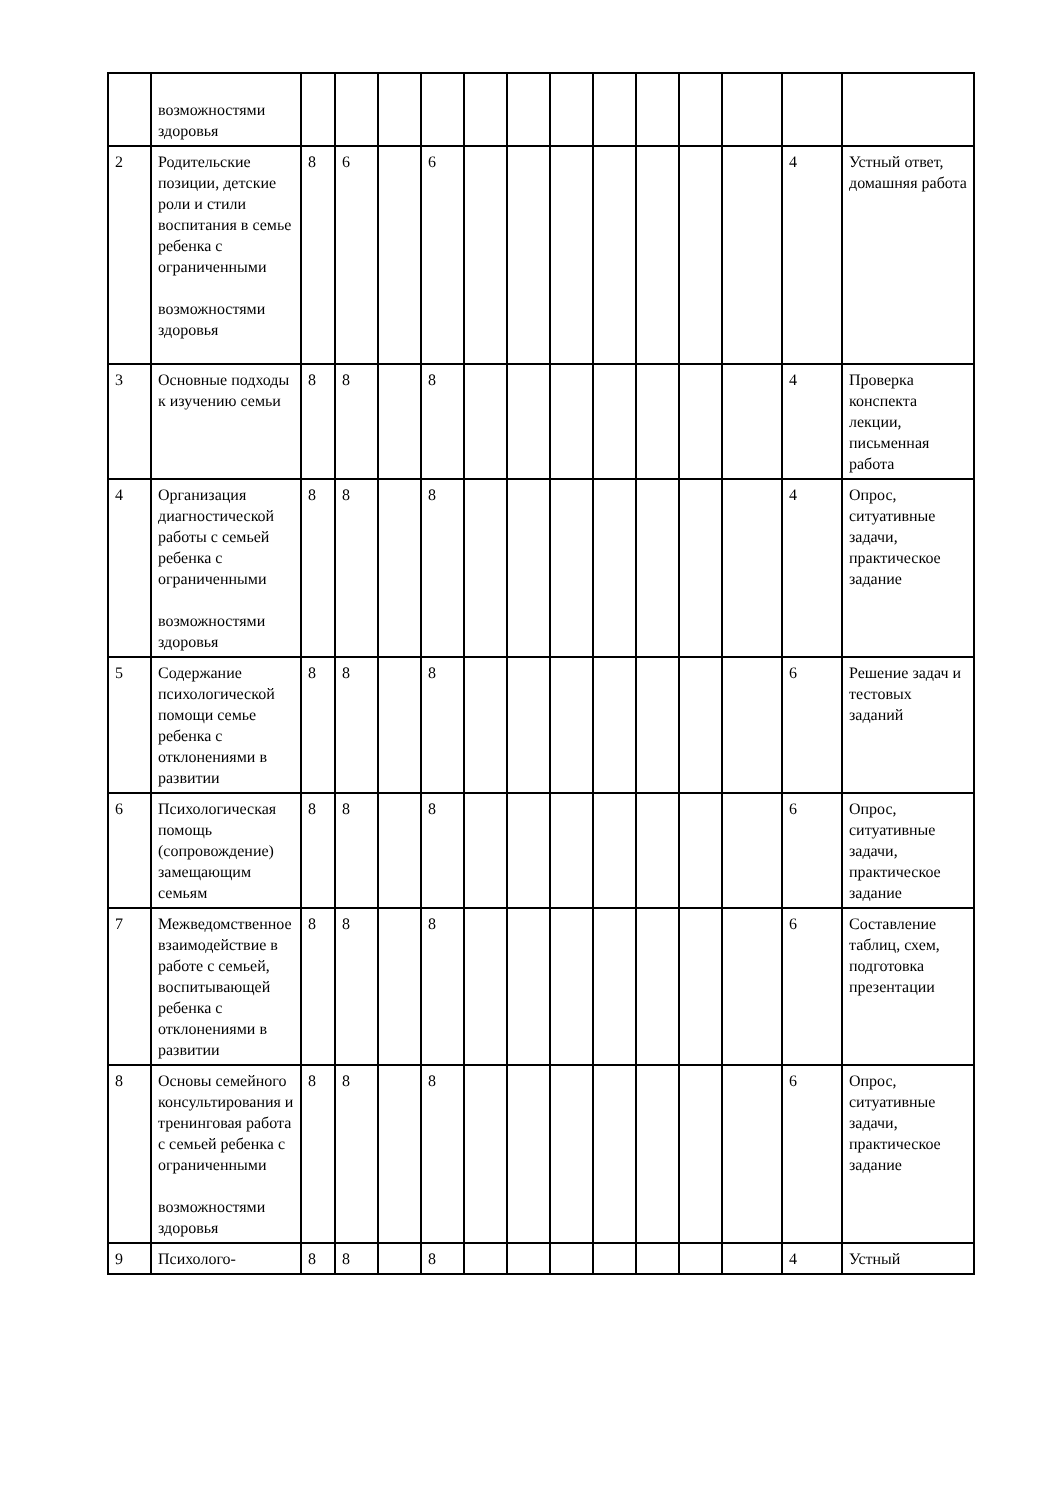| | возможностями здоровья | | | | | | | | | | | | | |
| 2 | Родительские позиции, детские роли и стили воспитания в семье ребенка с ограниченными возможностями здоровья | 8 | 6 | | 6 | | | | | | | | 4 | Устный ответ, домашняя работа |
| 3 | Основные подходы к изучению семьи | 8 | 8 | | 8 | | | | | | | | 4 | Проверка конспекта лекции, письменная работа |
| 4 | Организация диагностической работы с семьей ребенка с ограниченными возможностями здоровья | 8 | 8 | | 8 | | | | | | | | 4 | Опрос, ситуативные задачи, практическое задание |
| 5 | Содержание психологической помощи семье ребенка с отклонениями в развитии | 8 | 8 | | 8 | | | | | | | | 6 | Решение задач и тестовых заданий |
| 6 | Психологическая помощь (сопровождение) замещающим семьям | 8 | 8 | | 8 | | | | | | | | 6 | Опрос, ситуативные задачи, практическое задание |
| 7 | Межведомственное взаимодействие в работе с семьей, воспитывающей ребенка с отклонениями в развитии | 8 | 8 | | 8 | | | | | | | | 6 | Составление таблиц, схем, подготовка презентации |
| 8 | Основы семейного консультирования и тренинговая работа с семьей ребенка с ограниченными возможностями здоровья | 8 | 8 | | 8 | | | | | | | | 6 | Опрос, ситуативные задачи, практическое задание |
| 9 | Психолого- | 8 | 8 | | 8 | | | | | | | | 4 | Устный |